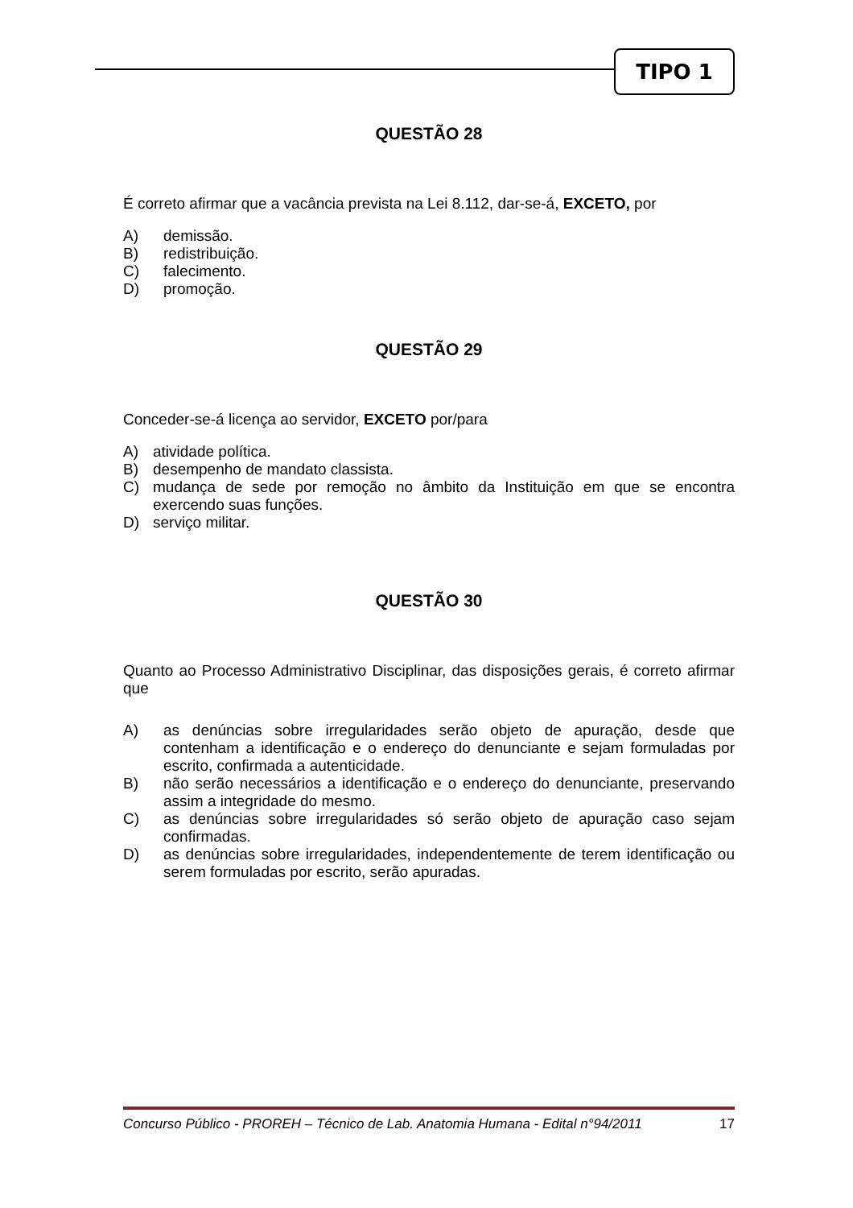TIPO 1
QUESTÃO 28
É correto afirmar que a vacância prevista na Lei 8.112, dar-se-á, EXCETO, por
A) demissão.
B) redistribuição.
C) falecimento.
D) promoção.
QUESTÃO 29
Conceder-se-á licença ao servidor, EXCETO por/para
A) atividade política.
B) desempenho de mandato classista.
C) mudança de sede por remoção no âmbito da Instituição em que se encontra exercendo suas funções.
D) serviço militar.
QUESTÃO 30
Quanto ao Processo Administrativo Disciplinar, das disposições gerais, é correto afirmar que
A) as denúncias sobre irregularidades serão objeto de apuração, desde que contenham a identificação e o endereço do denunciante e sejam formuladas por escrito, confirmada a autenticidade.
B) não serão necessários a identificação e o endereço do denunciante, preservando assim a integridade do mesmo.
C) as denúncias sobre irregularidades só serão objeto de apuração caso sejam confirmadas.
D) as denúncias sobre irregularidades, independentemente de terem identificação ou serem formuladas por escrito, serão apuradas.
Concurso Público - PROREH – Técnico de Lab. Anatomia Humana - Edital n°94/2011 17